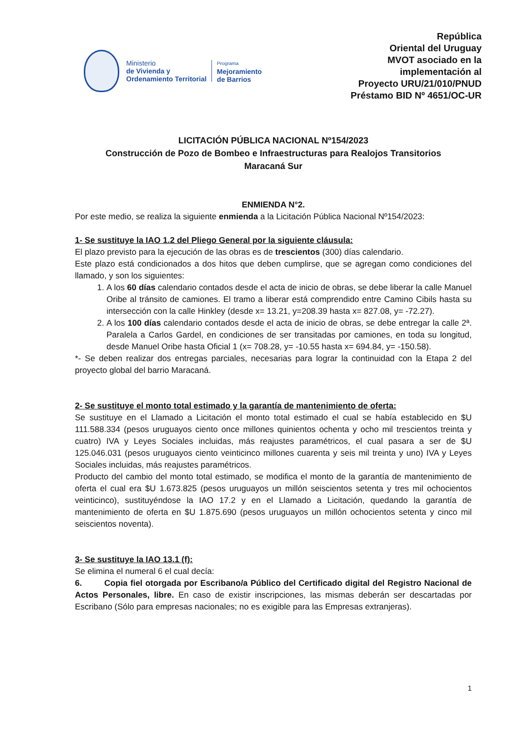Ministerio
de Vivienda y
Ordenamiento Territorial
Programa
Mejoramiento
de Barrios
República
Oriental del Uruguay
MVOT asociado en la
implementación al
Proyecto URU/21/010/PNUD
Préstamo BID Nº 4651/OC-UR
LICITACIÓN PÚBLICA NACIONAL Nº154/2023
Construcción de Pozo de Bombeo e Infraestructuras para Realojos Transitorios
Maracaná Sur
ENMIENDA N°2.
Por este medio, se realiza la siguiente enmienda a la Licitación Pública Nacional Nº154/2023:
1- Se sustituye la IAO 1.2 del Pliego General por la siguiente cláusula:
El plazo previsto para la ejecución de las obras es de trescientos (300) días calendario.
Este plazo está condicionados a dos hitos que deben cumplirse, que se agregan como condiciones del llamado, y son los siguientes:
1. A los 60 días calendario contados desde el acta de inicio de obras, se debe liberar la calle Manuel Oribe al tránsito de camiones. El tramo a liberar está comprendido entre Camino Cibils hasta su intersección con la calle Hinkley (desde x= 13.21, y=208.39 hasta x= 827.08, y= -72.27).
2. A los 100 días calendario contados desde el acta de inicio de obras, se debe entregar la calle 2ª. Paralela a Carlos Gardel, en condiciones de ser transitadas por camiones, en toda su longitud, desde Manuel Oribe hasta Oficial 1 (x= 708.28, y= -10.55 hasta x= 694.84, y= -150.58).
*- Se deben realizar dos entregas parciales, necesarias para lograr la continuidad con la Etapa 2 del proyecto global del barrio Maracaná.
2- Se sustituye el monto total estimado y la garantía de mantenimiento de oferta:
Se sustituye en el Llamado a Licitación el monto total estimado el cual se había establecido en $U 111.588.334 (pesos uruguayos ciento once millones quinientos ochenta y ocho mil trescientos treinta y cuatro) IVA y Leyes Sociales incluidas, más reajustes paramétricos, el cual pasara a ser de $U 125.046.031 (pesos uruguayos ciento veinticinco millones cuarenta y seis mil treinta y uno) IVA y Leyes Sociales incluidas, más reajustes paramétricos.
Producto del cambio del monto total estimado, se modifica el monto de la garantía de mantenimiento de oferta el cual era $U 1.673.825 (pesos uruguayos un millón seiscientos setenta y tres mil ochocientos veinticinco), sustituyéndose la IAO 17.2 y en el Llamado a Licitación, quedando la garantía de mantenimiento de oferta en $U 1.875.690 (pesos uruguayos un millón ochocientos setenta y cinco mil seiscientos noventa).
3- Se sustituye la IAO 13.1 (f):
Se elimina el numeral 6 el cual decía:
6. Copia fiel otorgada por Escribano/a Público del Certificado digital del Registro Nacional de Actos Personales, libre. En caso de existir inscripciones, las mismas deberán ser descartadas por Escribano (Sólo para empresas nacionales; no es exigible para las Empresas extranjeras).
1